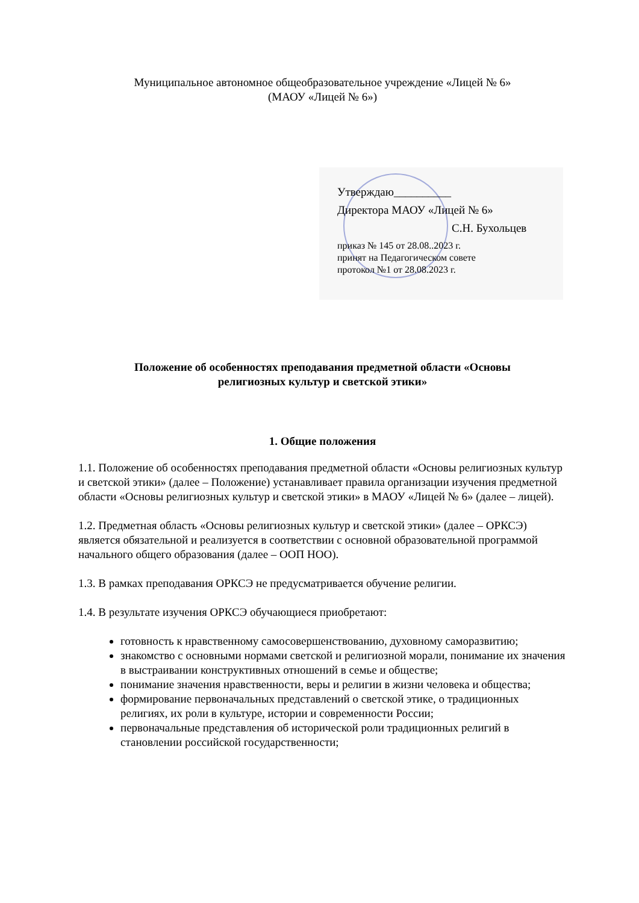Муниципальное автономное общеобразовательное учреждение «Лицей № 6»
(МАОУ «Лицей № 6»)
Утверждаю__________
Директора МАОУ «Лицей № 6»
С.Н. Бухольцев
приказ № 145 от 28.08..2023 г.
принят на Педагогическом совете
протокол №1 от 28.08.2023 г.
Положение об особенностях преподавания предметной области «Основы
религиозных культур и светской этики»
1. Общие положения
1.1. Положение об особенностях преподавания предметной области «Основы религиозных культур и светской этики» (далее – Положение) устанавливает правила организации изучения предметной области «Основы религиозных культур и светской этики» в МАОУ «Лицей № 6» (далее – лицей).
1.2. Предметная область «Основы религиозных культур и светской этики» (далее – ОРКСЭ) является обязательной и реализуется в соответствии с основной образовательной программой начального общего образования (далее – ООП НОО).
1.3. В рамках преподавания ОРКСЭ не предусматривается обучение религии.
1.4. В результате изучения ОРКСЭ обучающиеся приобретают:
готовность к нравственному самосовершенствованию, духовному саморазвитию;
знакомство с основными нормами светской и религиозной морали, понимание их значения в выстраивании конструктивных отношений в семье и обществе;
понимание значения нравственности, веры и религии в жизни человека и общества;
формирование первоначальных представлений о светской этике, о традиционных религиях, их роли в культуре, истории и современности России;
первоначальные представления об исторической роли традиционных религий в становлении российской государственности;